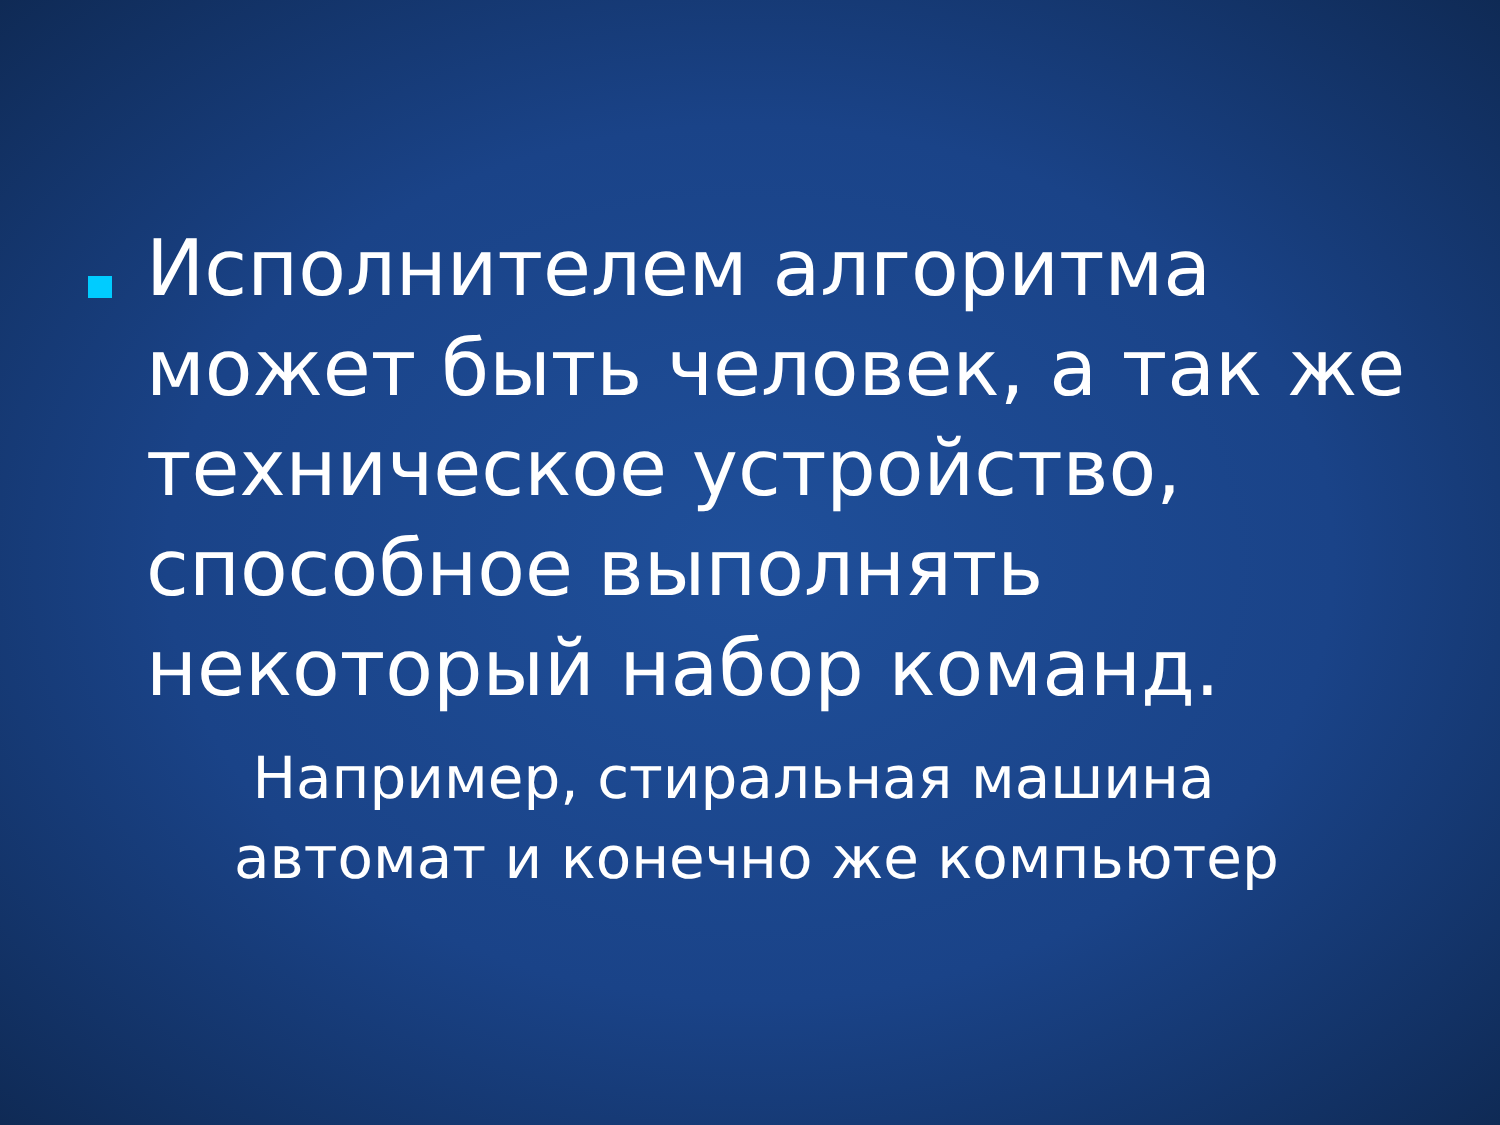Исполнителем алгоритма может быть человек, а так же техническое устройство, способное выполнять некоторый набор команд.
Например, стиральная машина автомат и конечно же компьютер